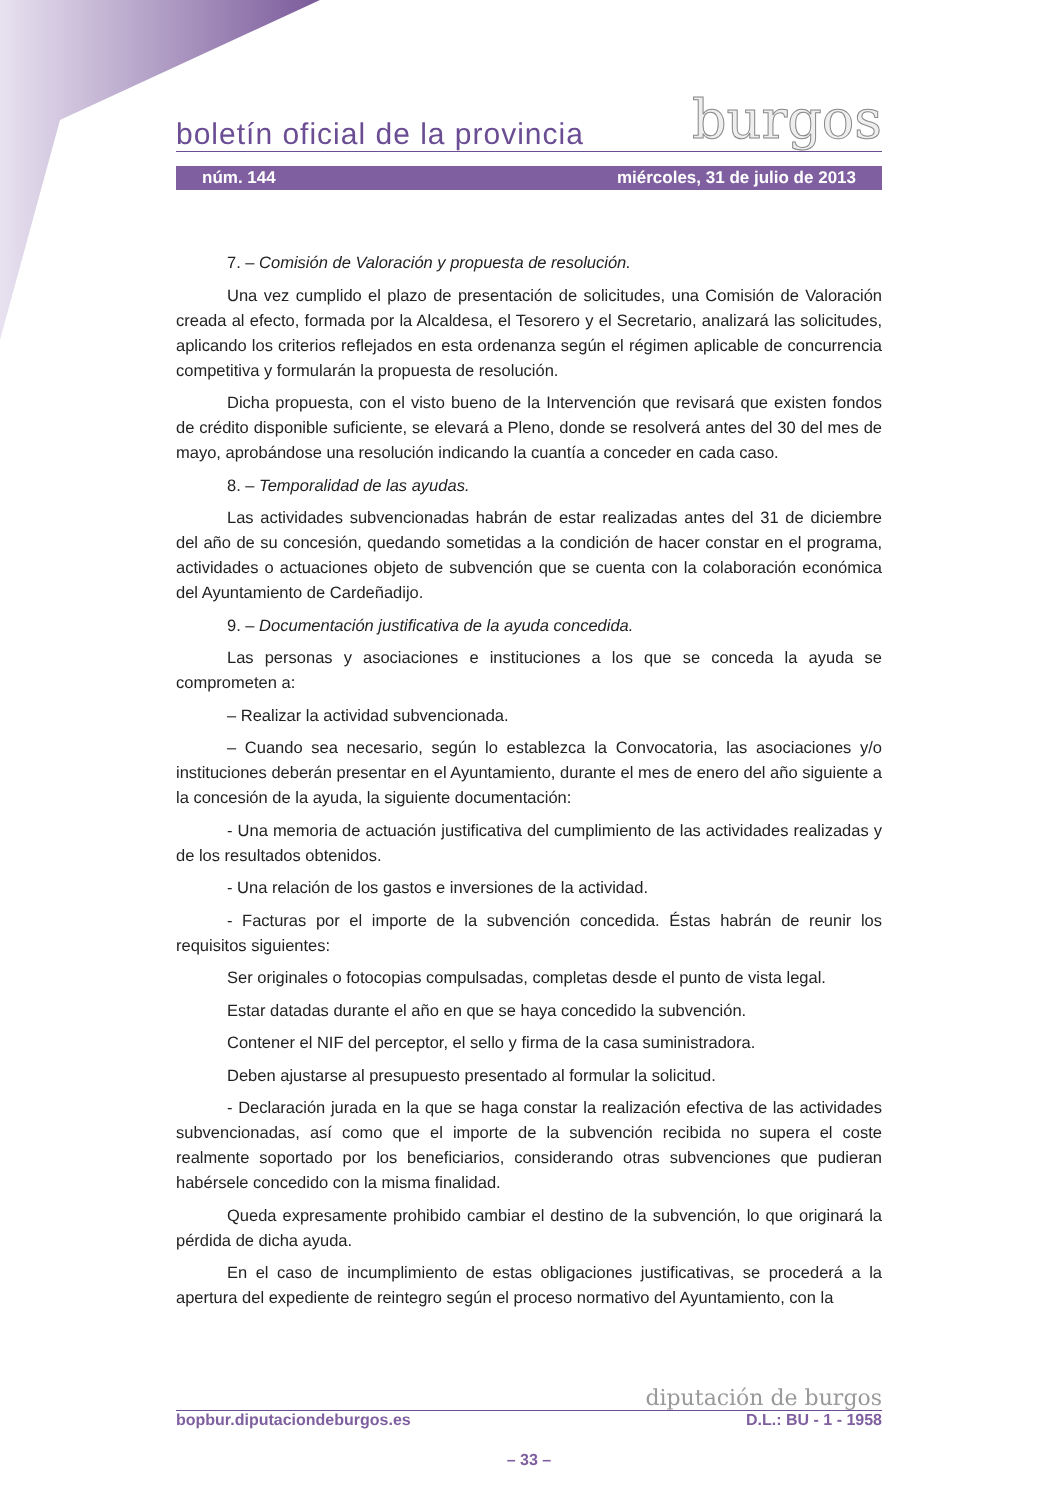boletín oficial de la provincia burgos
núm. 144 miércoles, 31 de julio de 2013
7. – Comisión de Valoración y propuesta de resolución.
Una vez cumplido el plazo de presentación de solicitudes, una Comisión de Valoración creada al efecto, formada por la Alcaldesa, el Tesorero y el Secretario, analizará las solicitudes, aplicando los criterios reflejados en esta ordenanza según el régimen aplicable de concurrencia competitiva y formularán la propuesta de resolución.
Dicha propuesta, con el visto bueno de la Intervención que revisará que existen fondos de crédito disponible suficiente, se elevará a Pleno, donde se resolverá antes del 30 del mes de mayo, aprobándose una resolución indicando la cuantía a conceder en cada caso.
8. – Temporalidad de las ayudas.
Las actividades subvencionadas habrán de estar realizadas antes del 31 de diciembre del año de su concesión, quedando sometidas a la condición de hacer constar en el programa, actividades o actuaciones objeto de subvención que se cuenta con la colaboración económica del Ayuntamiento de Cardeñadijo.
9. – Documentación justificativa de la ayuda concedida.
Las personas y asociaciones e instituciones a los que se conceda la ayuda se comprometen a:
– Realizar la actividad subvencionada.
– Cuando sea necesario, según lo establezca la Convocatoria, las asociaciones y/o instituciones deberán presentar en el Ayuntamiento, durante el mes de enero del año siguiente a la concesión de la ayuda, la siguiente documentación:
- Una memoria de actuación justificativa del cumplimiento de las actividades realizadas y de los resultados obtenidos.
- Una relación de los gastos e inversiones de la actividad.
- Facturas por el importe de la subvención concedida. Éstas habrán de reunir los requisitos siguientes:
Ser originales o fotocopias compulsadas, completas desde el punto de vista legal.
Estar datadas durante el año en que se haya concedido la subvención.
Contener el NIF del perceptor, el sello y firma de la casa suministradora.
Deben ajustarse al presupuesto presentado al formular la solicitud.
- Declaración jurada en la que se haga constar la realización efectiva de las actividades subvencionadas, así como que el importe de la subvención recibida no supera el coste realmente soportado por los beneficiarios, considerando otras subvenciones que pudieran habérsele concedido con la misma finalidad.
Queda expresamente prohibido cambiar el destino de la subvención, lo que originará la pérdida de dicha ayuda.
En el caso de incumplimiento de estas obligaciones justificativas, se procederá a la apertura del expediente de reintegro según el proceso normativo del Ayuntamiento, con la
diputación de burgos
bopbur.diputaciondeburgos.es D.L.: BU - 1 - 1958
– 33 –